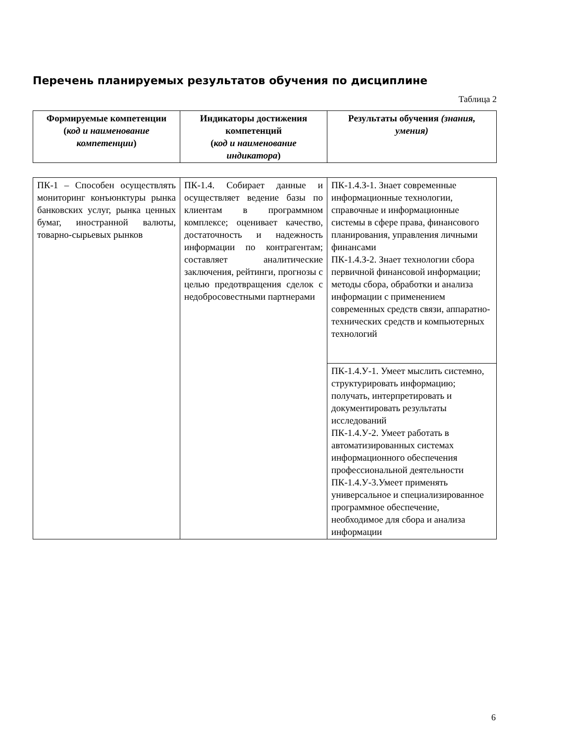Перечень планируемых результатов обучения по дисциплине
Таблица 2
| Формируемые компетенции ( код и наименование компетенции ) | Индикаторы достижения компетенций ( код и наименование индикатора ) | Результаты обучения (знания, умения) |
| --- | --- | --- |
| ПК-1 – Способен осуществлять мониторинг конъюнктуры рынка банковских услуг, рынка ценных бумаг, иностранной валюты, товарно-сырьевых рынков | ПК-1.4. Собирает данные и осуществляет ведение базы по клиентам в программном комплексе; оценивает качество, достаточность и надежность информации по контрагентам; составляет аналитические заключения, рейтинги, прогнозы с целью предотвращения сделок с недобросовестными партнерами | ПК-1.4.З-1. Знает современные информационные технологии, справочные и информационные системы в сфере права, финансового планирования, управления личными финансами ПК-1.4.З-2. Знает технологии сбора первичной финансовой информации; методы сбора, обработки и анализа информации с применением современных средств связи, аппаратно-технических средств и компьютерных технологий |
| | | ПК-1.4.У-1. Умеет мыслить системно, структурировать информацию; получать, интерпретировать и документировать результаты исследований ПК-1.4.У-2. Умеет работать в автоматизированных системах информационного обеспечения профессиональной деятельности ПК-1.4.У-3.Умеет применять универсальное и специализированное программное обеспечение, необходимое для сбора и анализа информации |
6